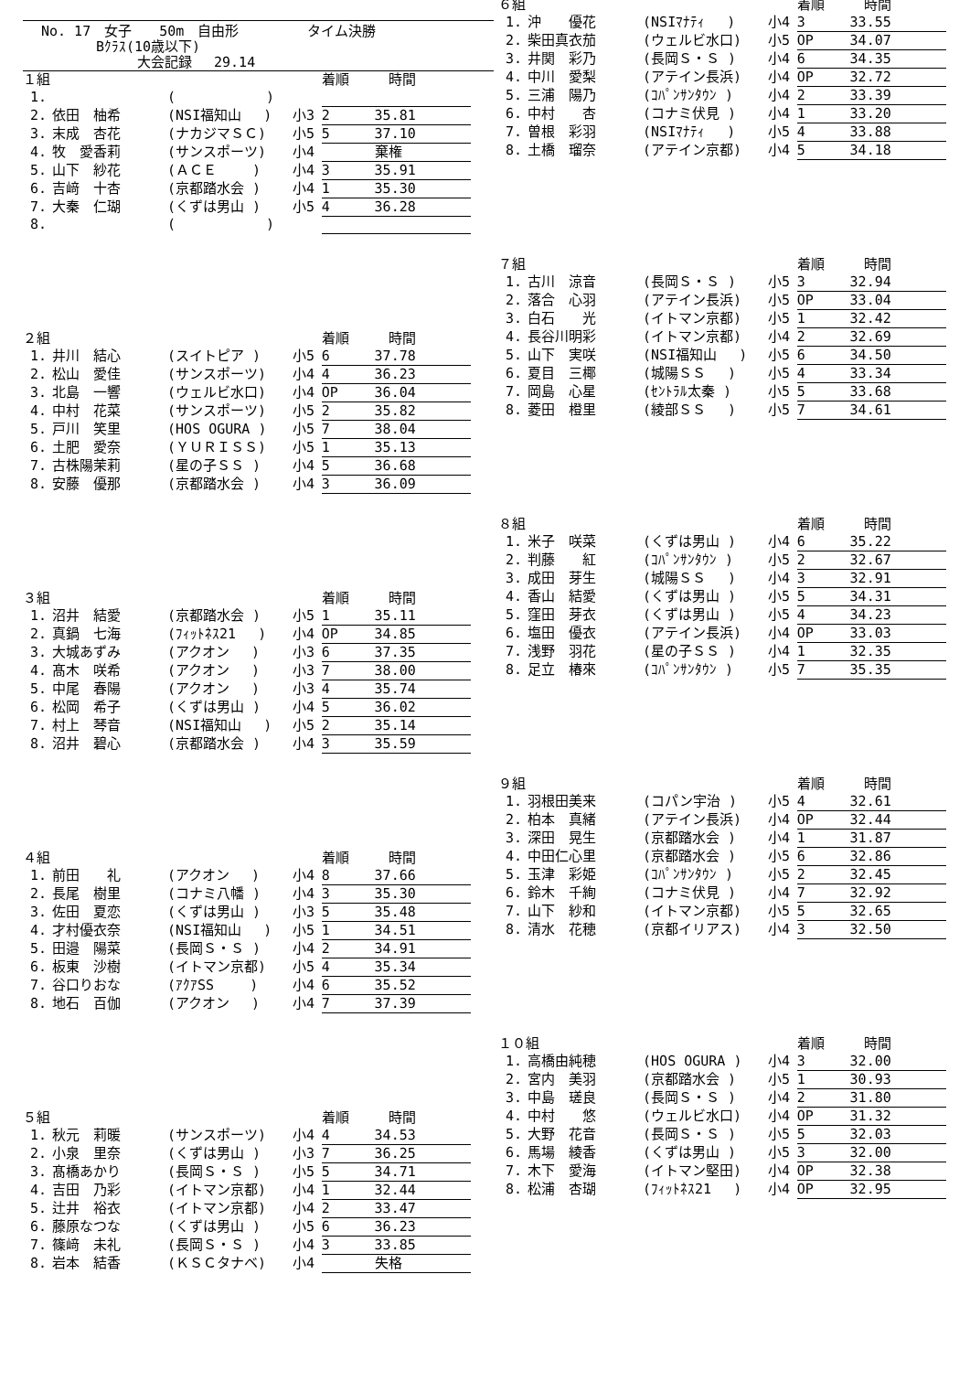No. 17　女子　　50m　自由形　　　　　タイム決勝
　　　　Bｸﾗｽ(10歳以下)
　　　　　　　大会記録　 29.14
| １組 | | | | 着順 | 時間 |
| --- | --- | --- | --- | --- | --- |
| 1. | | ( ) | | | |
| 2. | 依田 柚希 | (NSI福知山 ) | 小3 | 2 | 35.81 |
| 3. | 末成 杏花 | (ナカジマＳＣ) | 小5 | 5 | 37.10 |
| 4. | 牧 愛香莉 | (サンスポーツ) | 小4 | | 棄権 |
| 5. | 山下 紗花 | (ＡＣＥ ) | 小4 | 3 | 35.91 |
| 6. | 吉﨑 十杏 | (京都踏水会 ) | 小4 | 1 | 35.30 |
| 7. | 大秦 仁瑚 | (くずは男山 ) | 小5 | 4 | 36.28 |
| 8. | | ( ) | | | |
| ２組 | | | | 着順 | 時間 |
| --- | --- | --- | --- | --- | --- |
| 1. | 井川 結心 | (スイトピア ) | 小5 | 6 | 37.78 |
| 2. | 松山 愛佳 | (サンスポーツ) | 小4 | 4 | 36.23 |
| 3. | 北島 一響 | (ウェルビ水口) | 小4 | OP | 36.04 |
| 4. | 中村 花菜 | (サンスポーツ) | 小5 | 2 | 35.82 |
| 5. | 戸川 笑里 | (HOS OGURA ) | 小5 | 7 | 38.04 |
| 6. | 土肥 愛奈 | (ＹＵＲＩＳＳ) | 小5 | 1 | 35.13 |
| 7. | 古株陽茉莉 | (星の子ＳＳ ) | 小4 | 5 | 36.68 |
| 8. | 安藤 優那 | (京都踏水会 ) | 小4 | 3 | 36.09 |
| ３組 | | | | 着順 | 時間 |
| --- | --- | --- | --- | --- | --- |
| 1. | 沼井 結愛 | (京都踏水会 ) | 小5 | 1 | 35.11 |
| 2. | 真鍋 七海 | (ﾌｨｯﾄﾈｽ21 ) | 小4 | OP | 34.85 |
| 3. | 大城あずみ | (アクオン ) | 小3 | 6 | 37.35 |
| 4. | 髙木 咲希 | (アクオン ) | 小3 | 7 | 38.00 |
| 5. | 中尾 春陽 | (アクオン ) | 小3 | 4 | 35.74 |
| 6. | 松岡 希子 | (くずは男山 ) | 小4 | 5 | 36.02 |
| 7. | 村上 琴音 | (NSI福知山 ) | 小5 | 2 | 35.14 |
| 8. | 沼井 碧心 | (京都踏水会 ) | 小4 | 3 | 35.59 |
| ４組 | | | | 着順 | 時間 |
| --- | --- | --- | --- | --- | --- |
| 1. | 前田 礼 | (アクオン ) | 小4 | 8 | 37.66 |
| 2. | 長尾 樹里 | (コナミ八幡 ) | 小4 | 3 | 35.30 |
| 3. | 佐田 夏恋 | (くずは男山 ) | 小3 | 5 | 35.48 |
| 4. | 才村優衣奈 | (NSI福知山 ) | 小5 | 1 | 34.51 |
| 5. | 田邉 陽菜 | (長岡Ｓ・Ｓ ) | 小4 | 2 | 34.91 |
| 6. | 板東 沙樹 | (イトマン京都) | 小5 | 4 | 35.34 |
| 7. | 谷口りおな | (ｱｸｱSS ) | 小4 | 6 | 35.52 |
| 8. | 地石 百伽 | (アクオン ) | 小4 | 7 | 37.39 |
| ５組 | | | | 着順 | 時間 |
| --- | --- | --- | --- | --- | --- |
| 1. | 秋元 莉暖 | (サンスポーツ) | 小4 | 4 | 34.53 |
| 2. | 小泉 里奈 | (くずは男山 ) | 小3 | 7 | 36.25 |
| 3. | 髙橋あかり | (長岡Ｓ・Ｓ ) | 小5 | 5 | 34.71 |
| 4. | 吉田 乃彩 | (イトマン京都) | 小4 | 1 | 32.44 |
| 5. | 辻井 裕衣 | (イトマン京都) | 小4 | 2 | 33.47 |
| 6. | 藤原なつな | (くずは男山 ) | 小5 | 6 | 36.23 |
| 7. | 篠﨑 未礼 | (長岡Ｓ・Ｓ ) | 小4 | 3 | 33.85 |
| 8. | 岩本 結香 | (ＫＳＣタナベ) | 小4 | | 失格 |
| ６組 | | | | 着順 | 時間 |
| --- | --- | --- | --- | --- | --- |
| 1. | 沖 優花 | (NSIﾏﾅﾃｨ ) | 小4 | 3 | 33.55 |
| 2. | 柴田真衣茄 | (ウェルビ水口) | 小5 | OP | 34.07 |
| 3. | 井関 彩乃 | (長岡Ｓ・Ｓ ) | 小4 | 6 | 34.35 |
| 4. | 中川 愛梨 | (アテイン長浜) | 小4 | OP | 32.72 |
| 5. | 三浦 陽乃 | (ｺﾊﾟﾝｻﾝﾀｳﾝ ) | 小4 | 2 | 33.39 |
| 6. | 中村 杏 | (コナミ伏見 ) | 小4 | 1 | 33.20 |
| 7. | 曽根 彩羽 | (NSIﾏﾅﾃｨ ) | 小5 | 4 | 33.88 |
| 8. | 土橋 瑠奈 | (アテイン京都) | 小4 | 5 | 34.18 |
| ７組 | | | | 着順 | 時間 |
| --- | --- | --- | --- | --- | --- |
| 1. | 古川 涼音 | (長岡Ｓ・Ｓ ) | 小5 | 3 | 32.94 |
| 2. | 落合 心羽 | (アテイン長浜) | 小5 | OP | 33.04 |
| 3. | 白石 光 | (イトマン京都) | 小5 | 1 | 32.42 |
| 4. | 長谷川明彩 | (イトマン京都) | 小4 | 2 | 32.69 |
| 5. | 山下 実咲 | (NSI福知山 ) | 小5 | 6 | 34.50 |
| 6. | 夏目 三椰 | (城陽ＳＳ ) | 小5 | 4 | 33.34 |
| 7. | 岡島 心星 | (ｾﾝﾄﾗﾙ太秦 ) | 小5 | 5 | 33.68 |
| 8. | 菱田 橙里 | (綾部ＳＳ ) | 小5 | 7 | 34.61 |
| ８組 | | | | 着順 | 時間 |
| --- | --- | --- | --- | --- | --- |
| 1. | 米子 咲菜 | (くずは男山 ) | 小4 | 6 | 35.22 |
| 2. | 判藤 紅 | (ｺﾊﾟﾝｻﾝﾀｳﾝ ) | 小5 | 2 | 32.67 |
| 3. | 成田 芽生 | (城陽ＳＳ ) | 小4 | 3 | 32.91 |
| 4. | 香山 結愛 | (くずは男山 ) | 小5 | 5 | 34.31 |
| 5. | 窪田 芽衣 | (くずは男山 ) | 小5 | 4 | 34.23 |
| 6. | 塩田 優衣 | (アテイン長浜) | 小4 | OP | 33.03 |
| 7. | 浅野 羽花 | (星の子ＳＳ ) | 小4 | 1 | 32.35 |
| 8. | 足立 椿來 | (ｺﾊﾟﾝｻﾝﾀｳﾝ ) | 小5 | 7 | 35.35 |
| ９組 | | | | 着順 | 時間 |
| --- | --- | --- | --- | --- | --- |
| 1. | 羽根田美来 | (コパン宇治 ) | 小5 | 4 | 32.61 |
| 2. | 柏本 真緒 | (アテイン長浜) | 小4 | OP | 32.44 |
| 3. | 深田 晃生 | (京都踏水会 ) | 小4 | 1 | 31.87 |
| 4. | 中田仁心里 | (京都踏水会 ) | 小5 | 6 | 32.86 |
| 5. | 玉津 彩姫 | (ｺﾊﾟﾝｻﾝﾀｳﾝ ) | 小5 | 2 | 32.45 |
| 6. | 鈴木 千絢 | (コナミ伏見 ) | 小4 | 7 | 32.92 |
| 7. | 山下 紗和 | (イトマン京都) | 小5 | 5 | 32.65 |
| 8. | 清水 花穂 | (京都イリアス) | 小4 | 3 | 32.50 |
| １０組 | | | | 着順 | 時間 |
| --- | --- | --- | --- | --- | --- |
| 1. | 高橋由純穂 | (HOS OGURA ) | 小4 | 3 | 32.00 |
| 2. | 宮内 美羽 | (京都踏水会 ) | 小5 | 1 | 30.93 |
| 3. | 中島 瑳良 | (長岡Ｓ・Ｓ ) | 小4 | 2 | 31.80 |
| 4. | 中村 悠 | (ウェルビ水口) | 小4 | OP | 31.32 |
| 5. | 大野 花音 | (長岡Ｓ・Ｓ ) | 小5 | 5 | 32.03 |
| 6. | 馬場 綾香 | (くずは男山 ) | 小5 | 3 | 32.00 |
| 7. | 木下 愛海 | (イトマン堅田) | 小4 | OP | 32.38 |
| 8. | 松浦 杏瑚 | (ﾌｨｯﾄﾈｽ21 ) | 小4 | OP | 32.95 |